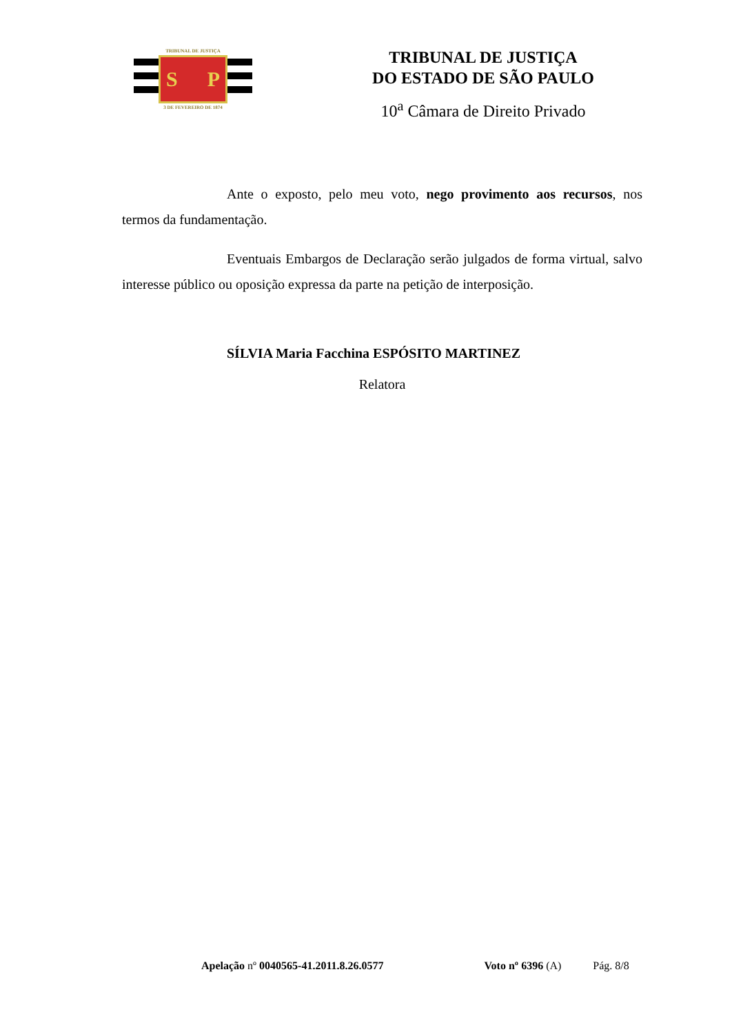TRIBUNAL DE JUSTIÇA
S P
3 DE FEVEREIRO DE 1874
TRIBUNAL DE JUSTIÇA
DO ESTADO DE SÃO PAULO
10<sup>a</sup> Câmara de Direito Privado
Ante o exposto, pelo meu voto, nego provimento aos recursos, nos termos da fundamentação.
Eventuais Embargos de Declaração serão julgados de forma virtual, salvo interesse público ou oposição expressa da parte na petição de interposição.
SÍLVIA Maria Facchina ESPÓSITO MARTINEZ
Relatora
Apelação nº 0040565-41.2011.8.26.0577 Voto nº 6396 (A) Pág. 8/8